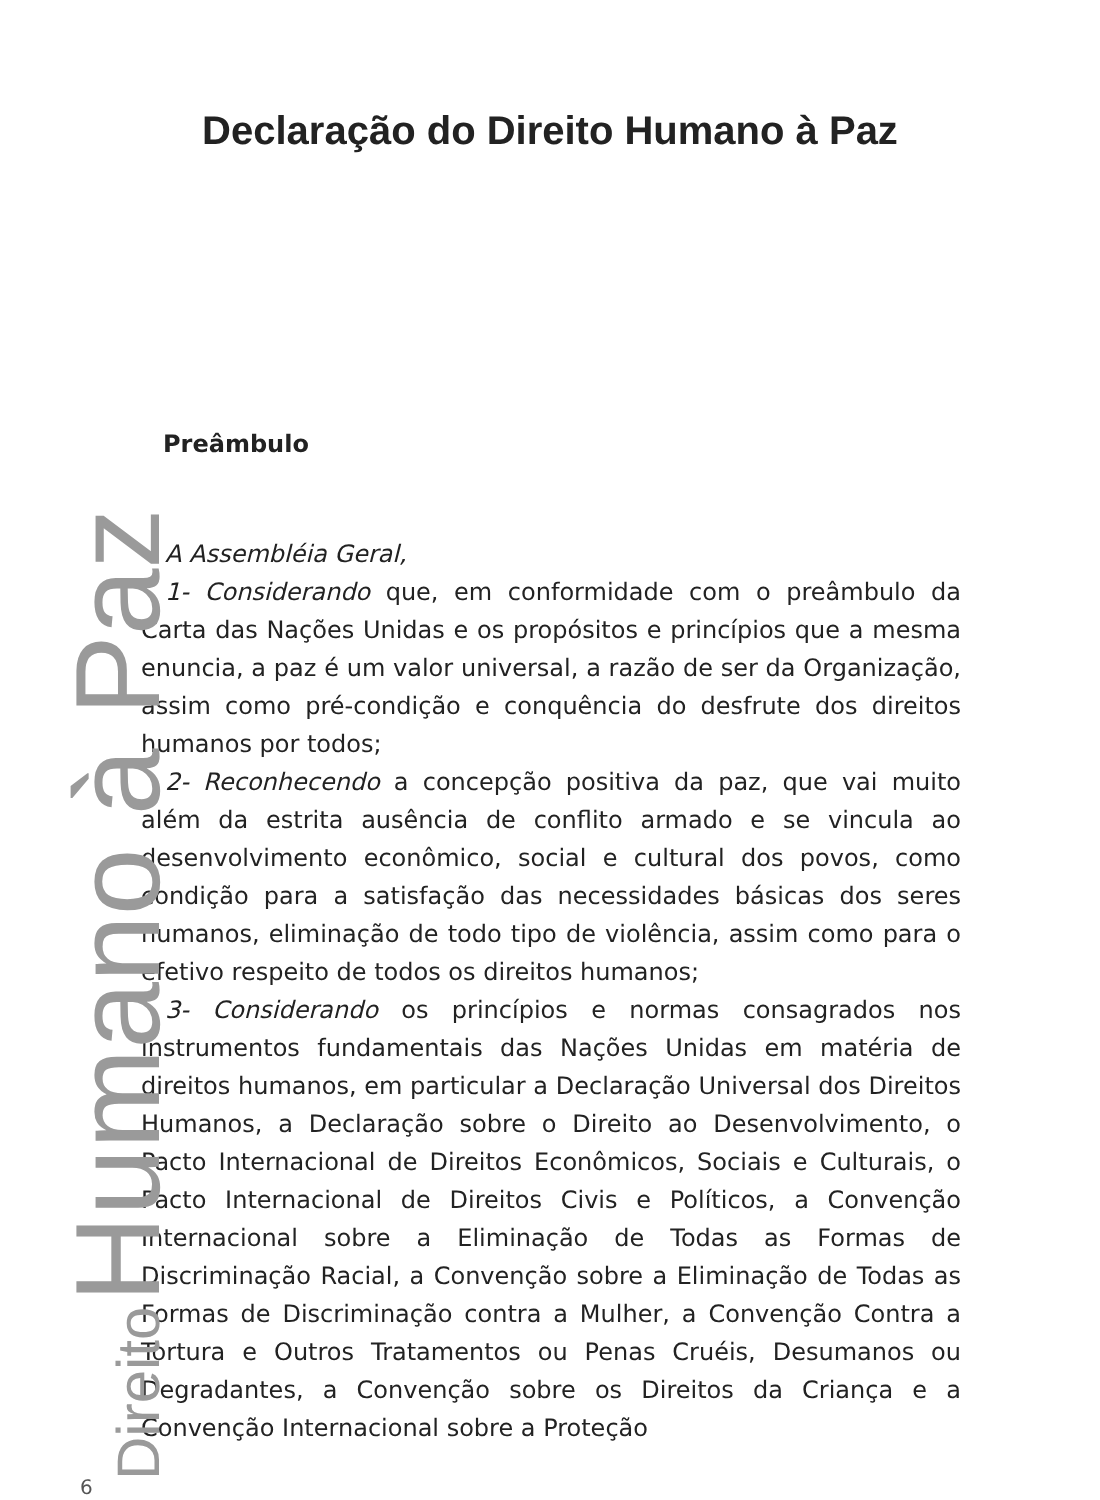Declaração do Direito Humano à Paz
Preâmbulo
A Assembléia Geral,
1- Considerando que, em conformidade com o preâmbulo da Carta das Nações Unidas e os propósitos e princípios que a mesma enuncia, a paz é um valor universal, a razão de ser da Organização, assim como pré-condição e conquência do desfrute dos direitos humanos por todos;
2- Reconhecendo a concepção positiva da paz, que vai muito além da estrita ausência de conflito armado e se vincula ao desenvolvimento econômico, social e cultural dos povos, como condição para a satisfação das necessidades básicas dos seres humanos, eliminação de todo tipo de violência, assim como para o efetivo respeito de todos os direitos humanos;
3- Considerando os princípios e normas consagrados nos instrumentos fundamentais das Nações Unidas em matéria de direitos humanos, em particular a Declaração Universal dos Direitos Humanos, a Declaração sobre o Direito ao Desenvolvimento, o Pacto Internacional de Direitos Econômicos, Sociais e Culturais, o Pacto Internacional de Direitos Civis e Políticos, a Convenção Internacional sobre a Eliminação de Todas as Formas de Discriminação Racial, a Convenção sobre a Eliminação de Todas as Formas de Discriminação contra a Mulher, a Convenção Contra a Tortura e Outros Tratamentos ou Penas Cruéis, Desumanos ou Degradantes, a Convenção sobre os Direitos da Criança e a Convenção Internacional sobre a Proteção
Direito Humano à Paz 6